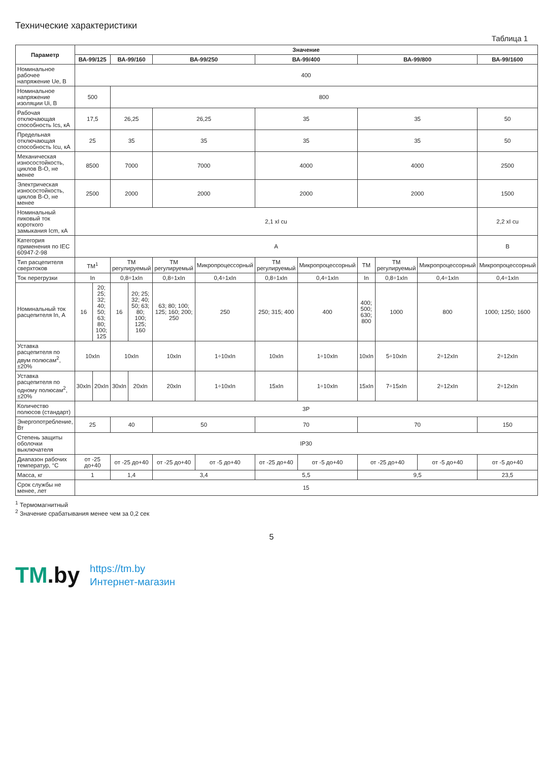Технические характеристики
Таблица 1
| Параметр | Значение | | | | | | | | | | | |
| --- | --- | --- | --- | --- | --- | --- | --- | --- | --- | --- | --- | --- |
| | ВА-99/125 | | ВА-99/160 | | ВА-99/250 | | ВА-99/400 | | ВА-99/800 | | | ВА-99/1600 |
| Номинальное рабочее напряжение Ue, В | 400 | | | | | | | | | | | |
| Номинальное напряжение изоляции Ui, В | 500 | | 800 | | | | | | | | | |
| Рабочая отключающая способность Ics, кА | 17,5 | | 26,25 | | 26,25 | | 35 | | 35 | | | 50 |
| Предельная отключающая способность Icu, кА | 25 | | 35 | | 35 | | 35 | | 35 | | | 50 |
| Механическая износостойкость, циклов В-О, не менее | 8500 | | 7000 | | 7000 | | 4000 | | 4000 | | | 2500 |
| Электрическая износостойкость, циклов В-О, не менее | 2500 | | 2000 | | 2000 | | 2000 | | 2000 | | | 1500 |
| Номинальный пиковый ток короткого замыкания Icm, кА | 2,1 xI cu | | | | | | | | | | | 2,2 xI cu |
| Категория применения по IEC 60947-2-98 | А | | | | | | | | | | | В |
| Тип расцепителя сверхтоков | ТМ<sup>1</sup> | | ТМ регулируемый | | ТМ регулируемый | Микропроцессорный | ТМ регулируемый | Микропроцессорный | ТМ | ТМ регулируемый | Микропроцессорный | Микропроцессорный |
| Ток перегрузки | In | | 0,8÷1xIn | | 0,8÷1xIn | 0,4÷1xIn | 0,8÷1xIn | 0,4÷1xIn | In | 0,8÷1xIn | 0,4÷1xIn | 0,4÷1xIn |
| Номинальный ток расцепителя In, А | 16 | 20; 25; 32; 40; 50; 63; 80; 100; 125 | 16 | 20; 25; 32; 40; 50; 63; 80; 100; 125; 160 | 63; 80; 100; 125; 160; 200; 250 | 250 | 250; 315; 400 | 400 | 400; 500; 630; 800 | 1000 | 800 | 1000; 1250; 1600 |
| Уставка расцепителя по двум полюсам<sup>2</sup>, ±20% | 10xIn | | 10xIn | | 10xIn | 1÷10xIn | 10xIn | 1÷10xIn | 10xIn | 5÷10xIn | 2÷12xIn | 2÷12xIn |
| Уставка расцепителя по одному полюсам<sup>2</sup>, ±20% | 30xIn | 20xIn | 30xIn | 20xIn | 20xIn | 1÷10xIn | 15xIn | 1÷10xIn | 15xIn | 7÷15xIn | 2÷12xIn | 2÷12xIn |
| Количество полюсов (стандарт) | 3P | | | | | | | | | | | |
| Энергопотребление, Вт | 25 | | 40 | | 50 | | 70 | | 70 | | | 150 |
| Степень защиты оболочки выключателя | IP30 | | | | | | | | | | | |
| Диапазон рабочих температур, °С | от -25 до+40 | | от -25 до+40 | | от -25 до+40 | от -5 до+40 | от -25 до+40 | от -5 до+40 | от -25 до+40 | | от -5 до+40 | от -5 до+40 |
| Масса, кг | 1 | | 1,4 | | 3,4 | | 5,5 | | 9,5 | | | 23,5 |
| Срок службы не менее, лет | 15 | | | | | | | | | | | |
<sup>1</sup> Термомагнитный
<sup>2</sup> Значение срабатывания менее чем за 0,2 сек
5
TM.by
https://tm.by
Интернет-магазин